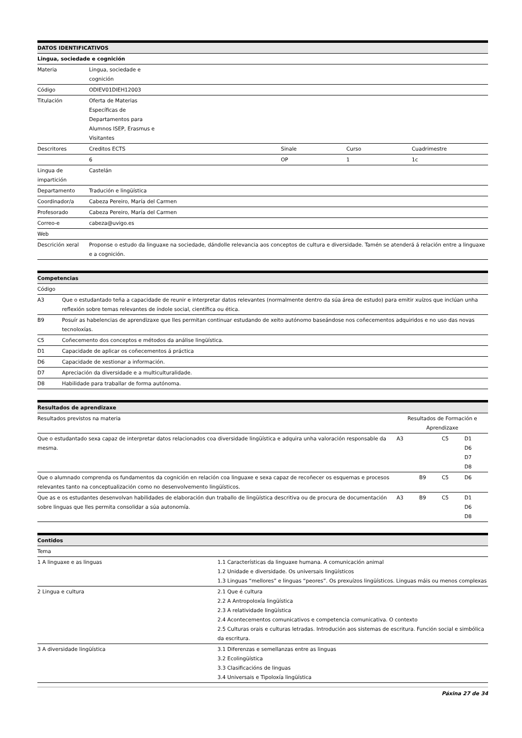| DATOS IDENTIFICATIVOS | | | | |
| --- | --- | --- | --- | --- |
| Lingua, sociedade e cognición | | | | |
| Materia | Lingua, sociedade e cognición | | | |
| Código | ODIEV01DIEH12003 | | | |
| Titulación | Oferta de Materias Específicas de Departamentos para Alumnos ISEP, Erasmus e Visitantes | | | |
| Descritores | Creditos ECTS | Sinale | Curso | Cuadrimestre |
| | 6 | OP | 1 | 1c |
| Lingua de impartición | Castelán | | | |
| Departamento | Tradución e lingüística | | | |
| Coordinador/a | Cabeza Pereiro, María del Carmen | | | |
| Profesorado | Cabeza Pereiro, María del Carmen | | | |
| Correo-e | cabeza@uvigo.es | | | |
| Web | | | | |
| Descrición xeral | Proponse o estudo da linguaxe na sociedade, dándolle relevancia aos conceptos de cultura e diversidade. Tamén se atenderá á relación entre a linguaxe e a cognición. | | | |
| Competencias | |
| --- | --- |
| Código | |
| A3 | Que o estudantado teña a capacidade de reunir e interpretar datos relevantes (normalmente dentro da súa área de estudo) para emitir xuízos que inclúan unha reflexión sobre temas relevantes de índole social, científica ou ética. |
| B9 | Posuír as habelencias de aprendizaxe que lles permitan continuar estudando de xeito autónomo baseándose nos coñecementos adquiridos e no uso das novas tecnoloxías. |
| C5 | Coñecemento dos conceptos e métodos da análise lingüística. |
| D1 | Capacidade de aplicar os coñecementos á práctica |
| D6 | Capacidade de xestionar a información. |
| D7 | Apreciación da diversidade e a multiculturalidade. |
| D8 | Habilidade para traballar de forma autónoma. |
| Resultados de aprendizaxe | | | | |
| --- | --- | --- | --- | --- |
| Resultados previstos na materia | Resultados de Formación e Aprendizaxe | | | |
| Que o estudantado sexa capaz de interpretar datos relacionados coa diversidade lingüística e adquira unha valoración responsable da mesma. | A3 | | C5 | D1 D6 D7 D8 |
| Que o alumnado comprenda os fundamentos da cognición en relación coa linguaxe e sexa capaz de recoñecer os esquemas e procesos relevantes tanto na conceptualización como no desenvolvemento lingüísticos. | | B9 | C5 | D6 |
| Que as e os estudantes desenvolvan habilidades de elaboración dun traballo de lingüística descritiva ou de procura de documentación sobre linguas que lles permita consolidar a súa autonomía. | A3 | B9 | C5 | D1 D6 D8 |
| Contidos | |
| --- | --- |
| Tema | |
| 1 A linguaxe e as linguas | 1.1 Características da linguaxe humana. A comunicación animal 1.2 Unidade e diversidade. Os universais lingüísticos 1.3 Linguas “mellores” e linguas “peores”. Os prexuízos lingüísticos. Linguas máis ou menos complexas |
| 2 Lingua e cultura | 2.1 Que é cultura 2.2 A Antropoloxía lingüística 2.3 A relatividade lingüística 2.4 Acontecementos comunicativos e competencia comunicativa. O contexto 2.5 Culturas orais e culturas letradas. Introdución aos sistemas de escritura. Función social e simbólica da escritura. |
| 3 A diversidade lingüística | 3.1 Diferenzas e semellanzas entre as linguas 3.2 Ecolingüística 3.3 Clasificacións de linguas 3.4 Universais e Tipoloxía lingüística |
Páxina 27 de 34